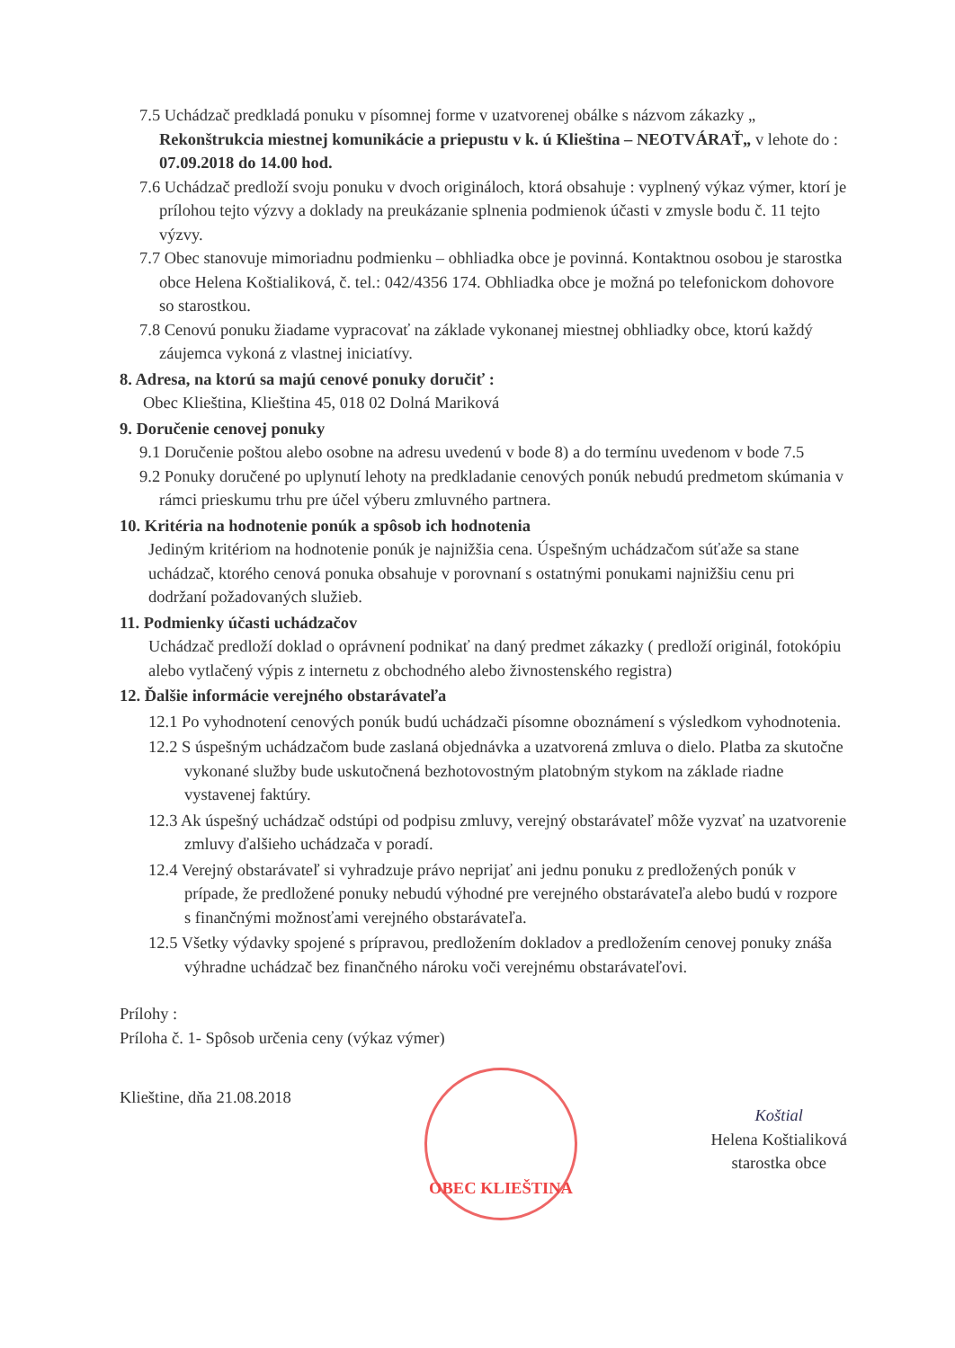7.5 Uchádzač predkladá ponuku v písomnej forme v uzatvorenej obálke s názvom zákazky „ Rekonštrukcia miestnej komunikácie a priepustu v k. ú Klieština – NEOTVÁRAŤ„ v lehote do : 07.09.2018 do 14.00 hod.
7.6 Uchádzač predloží svoju ponuku v dvoch origináloch, ktorá obsahuje : vyplnený výkaz výmer, ktorí je prílohou tejto výzvy a doklady na preukázanie splnenia podmienok účasti v zmysle bodu č. 11 tejto výzvy.
7.7 Obec stanovuje mimoriadnu podmienku – obhliadka obce je povinná. Kontaktnou osobou je starostka obce Helena Koštialiková, č. tel.: 042/4356 174. Obhliadka obce je možná po telefonickom dohovore so starostkou.
7.8 Cenovú ponuku žiadame vypracovať na základe vykonanej miestnej obhliadky obce, ktorú každý záujemca vykoná z vlastnej iniciatívy.
8. Adresa, na ktorú sa majú cenové ponuky doručiť :
Obec Klieština, Klieština 45, 018 02 Dolná Mariková
9. Doručenie cenovej ponuky
9.1 Doručenie poštou alebo osobne na adresu uvedenú v bode 8) a do termínu uvedenom v bode 7.5
9.2 Ponuky doručené po uplynutí lehoty na predkladanie cenových ponúk nebudú predmetom skúmania v rámci prieskumu trhu pre účel výberu zmluvného partnera.
10. Kritéria na hodnotenie ponúk a spôsob ich hodnotenia
Jediným kritériom na hodnotenie ponúk je najnižšia cena. Úspešným uchádzačom súťaže sa stane uchádzač, ktorého cenová ponuka obsahuje v porovnaní s ostatnými ponukami najnižšiu cenu pri dodržaní požadovaných služieb.
11. Podmienky účasti uchádzačov
Uchádzač predloží doklad o oprávnení podnikať na daný predmet zákazky ( predloží originál, fotokópiu alebo vytlačený výpis z internetu z obchodného alebo živnostenského registra)
12. Ďalšie informácie verejného obstarávateľa
12.1 Po vyhodnotení cenových ponúk budú uchádzači písomne oboznámení s výsledkom vyhodnotenia.
12.2 S úspešným uchádzačom bude zaslaná objednávka a uzatvorená zmluva o dielo. Platba za skutočne vykonané služby bude uskutočnená bezhotovostným platobným stykom na základe riadne vystavenej faktúry.
12.3 Ak úspešný uchádzač odstúpi od podpisu zmluvy, verejný obstarávateľ môže vyzvať na uzatvorenie zmluvy ďalšieho uchádzača v poradí.
12.4 Verejný obstarávateľ si vyhradzuje právo neprijať ani jednu ponuku z predložených ponúk v prípade, že predložené ponuky nebudú výhodné pre verejného obstarávateľa alebo budú v rozpore s finančnými možnosťami verejného obstarávateľa.
12.5 Všetky výdavky spojené s prípravou, predložením dokladov a predložením cenovej ponuky znáša výhradne uchádzač bez finančného nároku voči verejnému obstarávateľovi.
Prílohy :
Príloha č. 1- Spôsob určenia ceny (výkaz výmer)
Klieštine, dňa 21.08.2018
OBEC KLIEŠTINA
Koštial
Helena Koštialiková
starostka obce